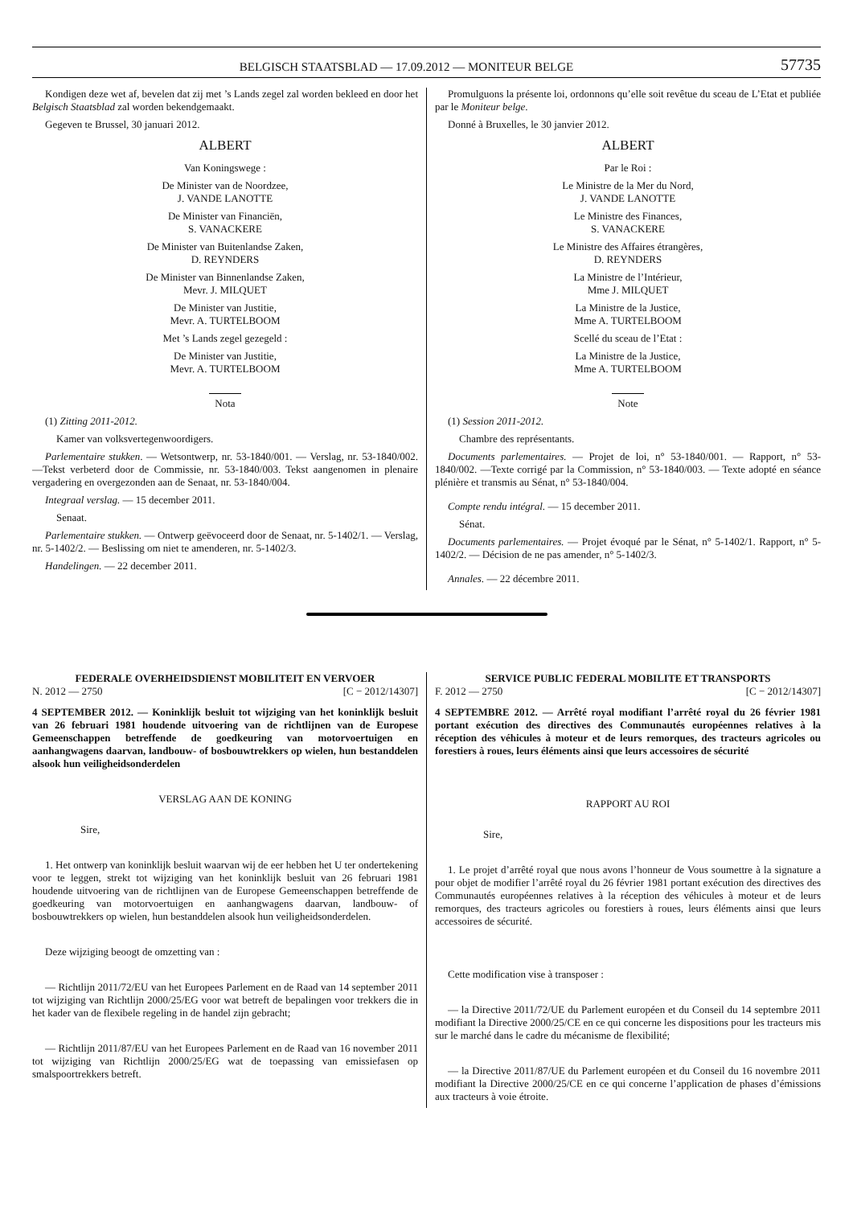BELGISCH STAATSBLAD — 17.09.2012 — MONITEUR BELGE 57735
Kondigen deze wet af, bevelen dat zij met ’s Lands zegel zal worden bekleed en door het Belgisch Staatsblad zal worden bekendgemaakt.
Gegeven te Brussel, 30 januari 2012.
ALBERT
Van Koningswege :
De Minister van de Noordzee,
J. VANDE LANOTTE
De Minister van Financiën,
S. VANACKERE
De Minister van Buitenlandse Zaken,
D. REYNDERS
De Minister van Binnenlandse Zaken,
Mevr. J. MILQUET
De Minister van Justitie,
Mevr. A. TURTELBOOM
Met ’s Lands zegel gezegeld :
De Minister van Justitie,
Mevr. A. TURTELBOOM
Nota
(1) Zitting 2011-2012.
Kamer van volksvertegenwoordigers.
Parlementaire stukken. — Wetsontwerp, nr. 53-1840/001. — Verslag, nr. 53-1840/002. —Tekst verbeterd door de Commissie, nr. 53-1840/003. Tekst aangenomen in plenaire vergadering en overgezonden aan de Senaat, nr. 53-1840/004.
Integraal verslag. — 15 december 2011.
Senaat.
Parlementaire stukken. — Ontwerp geëvoceerd door de Senaat, nr. 5-1402/1. — Verslag, nr. 5-1402/2. — Beslissing om niet te amenderen, nr. 5-1402/3.
Handelingen. — 22 december 2011.
Promulguons la présente loi, ordonnons qu’elle soit revêtue du sceau de L’Etat et publiée par le Moniteur belge.
Donné à Bruxelles, le 30 janvier 2012.
ALBERT
Par le Roi :
Le Ministre de la Mer du Nord,
J. VANDE LANOTTE
Le Ministre des Finances,
S. VANACKERE
Le Ministre des Affaires étrangères,
D. REYNDERS
La Ministre de l’Intérieur,
Mme J. MILQUET
La Ministre de la Justice,
Mme A. TURTELBOOM
Scellé du sceau de l’Etat :
La Ministre de la Justice,
Mme A. TURTELBOOM
Note
(1) Session 2011-2012.
Chambre des représentants.
Documents parlementaires. — Projet de loi, n° 53-1840/001. — Rapport, n° 53-1840/002. —Texte corrigé par la Commission, n° 53-1840/003. — Texte adopté en séance plénière et transmis au Sénat, n° 53-1840/004.
Compte rendu intégral. — 15 december 2011.
Sénat.
Documents parlementaires. — Projet évoqué par le Sénat, n° 5-1402/1. Rapport, n° 5-1402/2. — Décision de ne pas amender, n° 5-1402/3.
Annales. — 22 décembre 2011.
FEDERALE OVERHEIDSDIENST MOBILITEIT EN VERVOER
N. 2012 — 2750 [C − 2012/14307]
4 SEPTEMBER 2012. — Koninklijk besluit tot wijziging van het koninklijk besluit van 26 februari 1981 houdende uitvoering van de richtlijnen van de Europese Gemeenschappen betreffende de goedkeuring van motorvoertuigen en aanhangwagens daarvan, landbouw- of bosbouwtrekkers op wielen, hun bestanddelen alsook hun veiligheidsonderdelen
VERSLAG AAN DE KONING
Sire,
1. Het ontwerp van koninklijk besluit waarvan wij de eer hebben het U ter ondertekening voor te leggen, strekt tot wijziging van het koninklijk besluit van 26 februari 1981 houdende uitvoering van de richtlijnen van de Europese Gemeenschappen betreffende de goedkeuring van motorvoertuigen en aanhangwagens daarvan, landbouw- of bosbouwtrekkers op wielen, hun bestanddelen alsook hun veiligheidsonderdelen.
Deze wijziging beoogt de omzetting van :
— Richtlijn 2011/72/EU van het Europees Parlement en de Raad van 14 september 2011 tot wijziging van Richtlijn 2000/25/EG voor wat betreft de bepalingen voor trekkers die in het kader van de flexibele regeling in de handel zijn gebracht;
— Richtlijn 2011/87/EU van het Europees Parlement en de Raad van 16 november 2011 tot wijziging van Richtlijn 2000/25/EG wat de toepassing van emissiefasen op smalspoortrekkers betreft.
SERVICE PUBLIC FEDERAL MOBILITE ET TRANSPORTS
F. 2012 — 2750 [C − 2012/14307]
4 SEPTEMBRE 2012. — Arrêté royal modifiant l’arrêté royal du 26 février 1981 portant exécution des directives des Communautés européennes relatives à la réception des véhicules à moteur et de leurs remorques, des tracteurs agricoles ou forestiers à roues, leurs éléments ainsi que leurs accessoires de sécurité
RAPPORT AU ROI
Sire,
1. Le projet d’arrêté royal que nous avons l’honneur de Vous soumettre à la signature a pour objet de modifier l’arrêté royal du 26 février 1981 portant exécution des directives des Communautés européennes relatives à la réception des véhicules à moteur et de leurs remorques, des tracteurs agricoles ou forestiers à roues, leurs éléments ainsi que leurs accessoires de sécurité.
Cette modification vise à transposer :
— la Directive 2011/72/UE du Parlement européen et du Conseil du 14 septembre 2011 modifiant la Directive 2000/25/CE en ce qui concerne les dispositions pour les tracteurs mis sur le marché dans le cadre du mécanisme de flexibilité;
— la Directive 2011/87/UE du Parlement européen et du Conseil du 16 novembre 2011 modifiant la Directive 2000/25/CE en ce qui concerne l’application de phases d’émissions aux tracteurs à voie étroite.